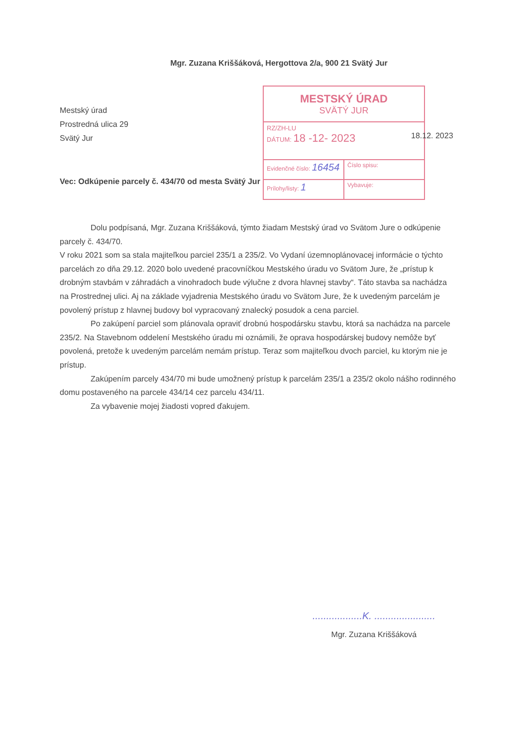Mgr. Zuzana Kriššáková, Hergottova 2/a, 900 21 Svätý Jur
Mestský úrad
Prostredná ulica 29
Svätý Jur
MESTSKÝ ÚRAD
SVÄTÝ JUR
RZ/ZH-LU
DÁTUM: 18 -12- 2023
Evidenčné číslo: 16454
Číslo spisu:
Prílohy/listy: 1
Vybavuje:
18.12. 2023
Vec: Odkúpenie parcely č. 434/70 od mesta Svätý Jur
Dolu podpísaná, Mgr. Zuzana Kriššáková, týmto žiadam Mestský úrad vo Svätom Jure o odkúpenie parcely č. 434/70.
V roku 2021 som sa stala majiteľkou parciel 235/1 a 235/2. Vo Vydaní územnoplánovacej informácie o týchto parcelách zo dňa 29.12. 2020 bolo uvedené pracovníčkou Mestského úradu vo Svätom Jure, že „prístup k drobným stavbám v záhradách a vinohradoch bude výlučne z dvora hlavnej stavby“. Táto stavba sa nachádza na Prostrednej ulici. Aj na základe vyjadrenia Mestského úradu vo Svätom Jure, že k uvedeným parcelám je povolený prístup z hlavnej budovy bol vypracovaný znalecký posudok a cena parciel.
Po zakúpení parciel som plánovala opraviť drobnú hospodársku stavbu, ktorá sa nachádza na parcele 235/2. Na Stavebnom oddelení Mestského úradu mi oznámili, že oprava hospodárskej budovy nemôže byť povolená, pretože k uvedeným parcelám nemám prístup. Teraz som majiteľkou dvoch parciel, ku ktorým nie je prístup.
Zakúpením parcely 434/70 mi bude umožnený prístup k parcelám 235/1 a 235/2 okolo nášho rodinného domu postaveného na parcele 434/14 cez parcelu 434/11.
Za vybavenie mojej žiadosti vopred ďakujem.
..................K. ......................
Mgr. Zuzana Kriššáková